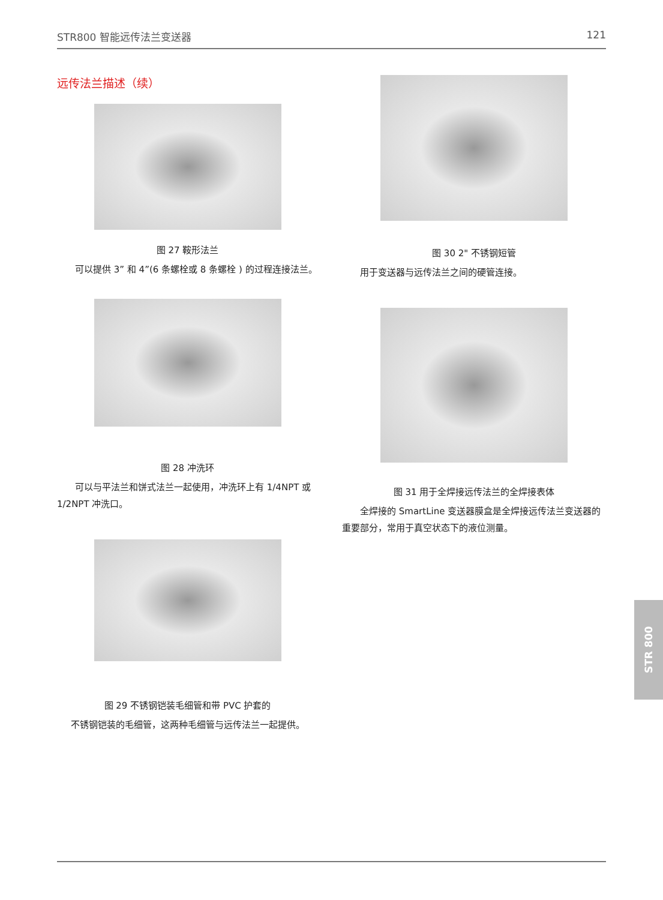STR800 智能远传法兰变送器 121
远传法兰描述（续）
图 27 鞍形法兰
可以提供 3” 和 4”(6 条螺栓或 8 条螺栓 ) 的过程连接法兰。
图 28 冲洗环
可以与平法兰和饼式法兰一起使用，冲洗环上有 1/4NPT 或 1/2NPT 冲洗口。
图 29 不锈钢铠装毛细管和带 PVC 护套的
不锈钢铠装的毛细管，这两种毛细管与远传法兰一起提供。
图 30 2" 不锈钢短管
用于变送器与远传法兰之间的硬管连接。
图 31 用于全焊接远传法兰的全焊接表体
全焊接的 SmartLine 变送器膜盒是全焊接远传法兰变送器的重要部分，常用于真空状态下的液位测量。
STR 800